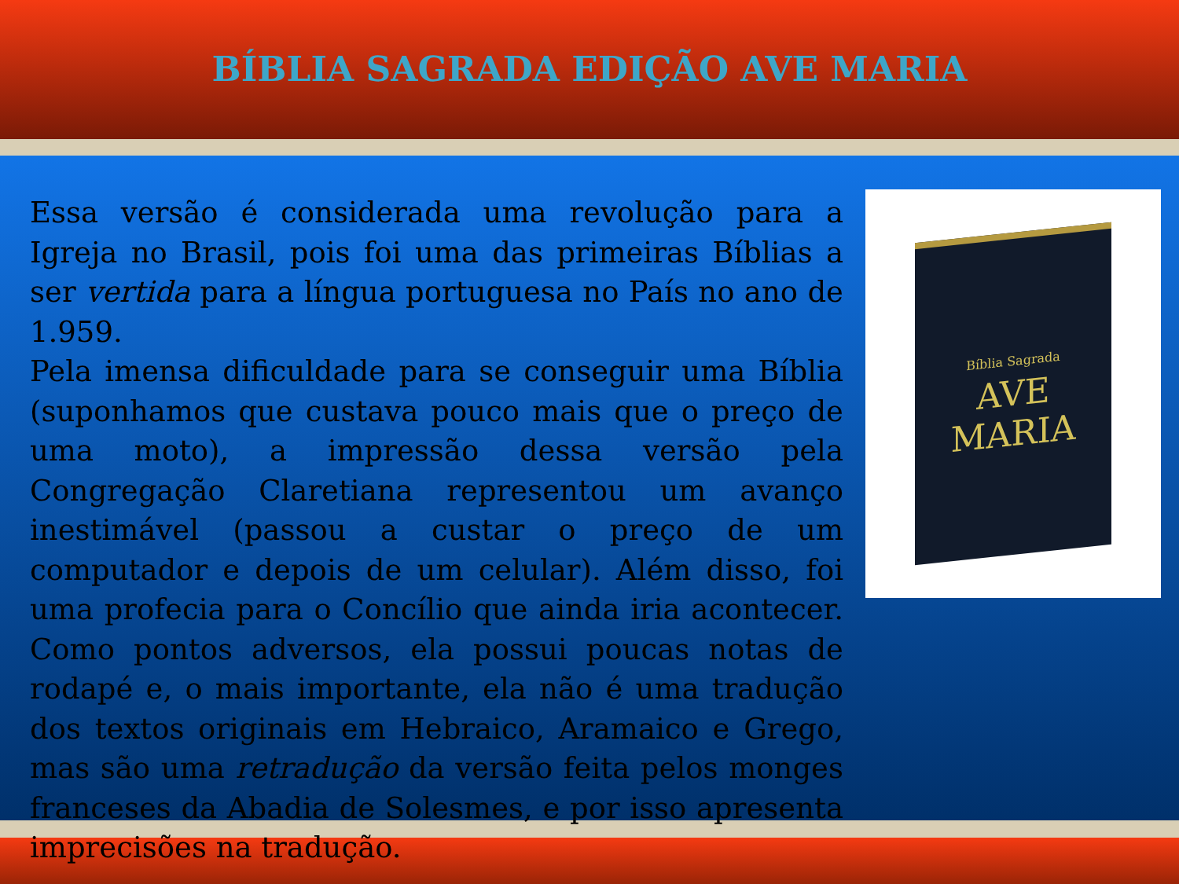BÍBLIA SAGRADA EDIÇÃO AVE MARIA
Essa versão é considerada uma revolução para a Igreja no Brasil, pois foi uma das primeiras Bíblias a ser vertida para a língua portuguesa no País no ano de 1.959.
Pela imensa dificuldade para se conseguir uma Bíblia (suponhamos que custava pouco mais que o preço de uma moto), a impressão dessa versão pela Congregação Claretiana representou um avanço inestimável (passou a custar o preço de um computador e depois de um celular). Além disso, foi uma profecia para o Concílio que ainda iria acontecer. Como pontos adversos, ela possui poucas notas de rodapé e, o mais importante, ela não é uma tradução dos textos originais em Hebraico, Aramaico e Grego, mas são uma retradução da versão feita pelos monges franceses da Abadia de Solesmes, e por isso apresenta imprecisões na tradução.
Bíblia Sagrada
AVE
MARIA